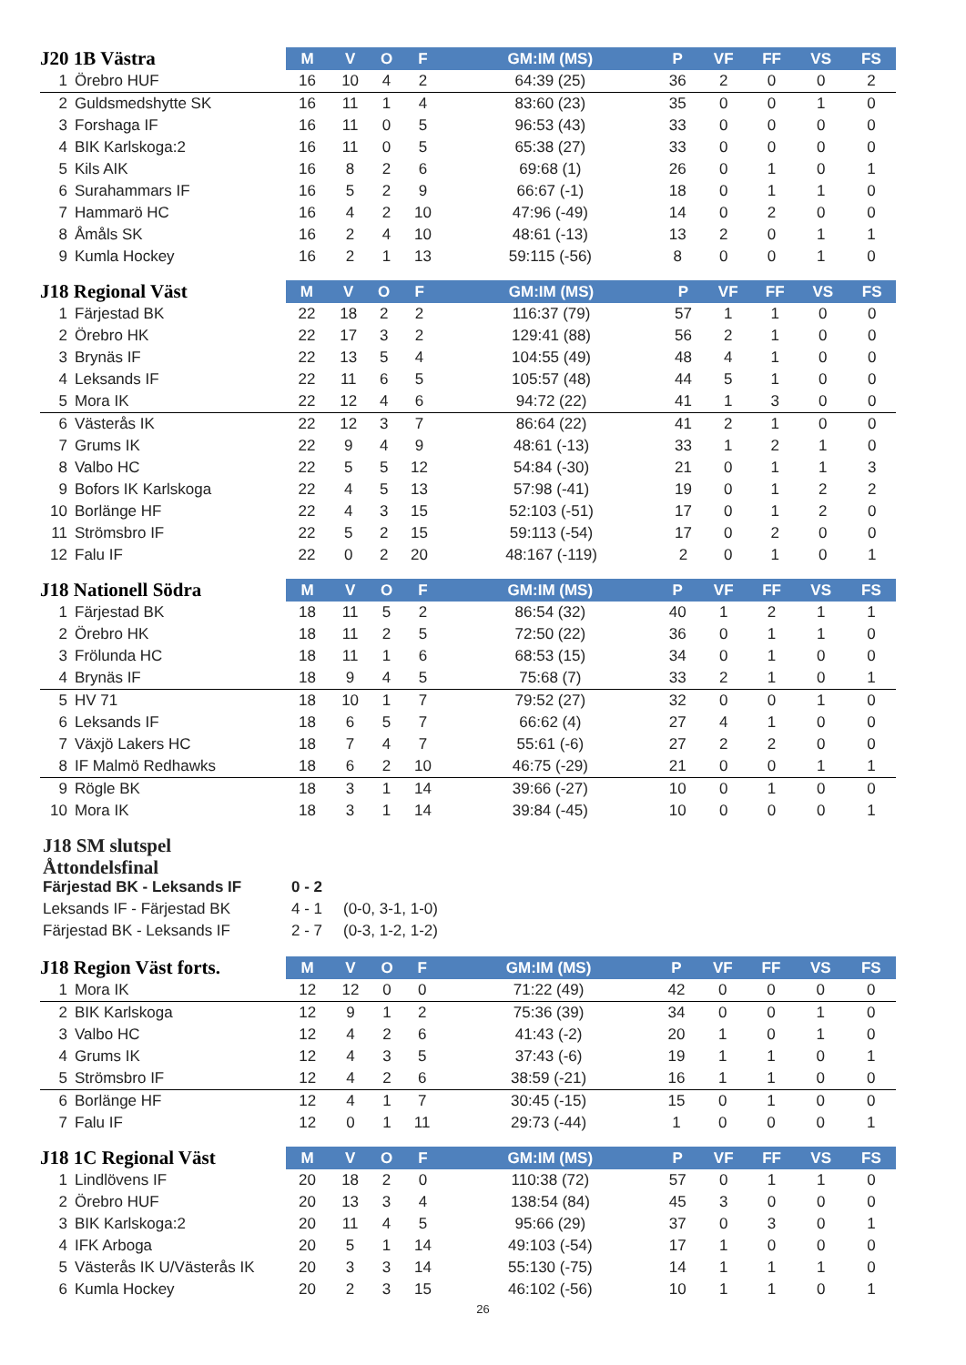| J20 1B Västra | M | V | O | F | GM:IM (MS) | P | VF | FF | VS | FS |
| --- | --- | --- | --- | --- | --- | --- | --- | --- | --- | --- |
| 1 Örebro HUF | 16 | 10 | 4 | 2 | 64:39 (25) | 36 | 2 | 0 | 0 | 2 |
| 2 Guldsmedshytte SK | 16 | 11 | 1 | 4 | 83:60 (23) | 35 | 0 | 0 | 1 | 0 |
| 3 Forshaga IF | 16 | 11 | 0 | 5 | 96:53 (43) | 33 | 0 | 0 | 0 | 0 |
| 4 BIK Karlskoga:2 | 16 | 11 | 0 | 5 | 65:38 (27) | 33 | 0 | 0 | 0 | 0 |
| 5 Kils AIK | 16 | 8 | 2 | 6 | 69:68 (1) | 26 | 0 | 1 | 0 | 1 |
| 6 Surahammars IF | 16 | 5 | 2 | 9 | 66:67 (-1) | 18 | 0 | 1 | 1 | 0 |
| 7 Hammarö HC | 16 | 4 | 2 | 10 | 47:96 (-49) | 14 | 0 | 2 | 0 | 0 |
| 8 Åmåls SK | 16 | 2 | 4 | 10 | 48:61 (-13) | 13 | 2 | 0 | 1 | 1 |
| 9 Kumla Hockey | 16 | 2 | 1 | 13 | 59:115 (-56) | 8 | 0 | 0 | 1 | 0 |
| J18 Regional Väst | M | V | O | F | GM:IM (MS) | P | VF | FF | VS | FS |
| --- | --- | --- | --- | --- | --- | --- | --- | --- | --- | --- |
| 1 Färjestad BK | 22 | 18 | 2 | 2 | 116:37 (79) | 57 | 1 | 1 | 0 | 0 |
| 2 Örebro HK | 22 | 17 | 3 | 2 | 129:41 (88) | 56 | 2 | 1 | 0 | 0 |
| 3 Brynäs IF | 22 | 13 | 5 | 4 | 104:55 (49) | 48 | 4 | 1 | 0 | 0 |
| 4 Leksands IF | 22 | 11 | 6 | 5 | 105:57 (48) | 44 | 5 | 1 | 0 | 0 |
| 5 Mora IK | 22 | 12 | 4 | 6 | 94:72 (22) | 41 | 1 | 3 | 0 | 0 |
| 6 Västerås IK | 22 | 12 | 3 | 7 | 86:64 (22) | 41 | 2 | 1 | 0 | 0 |
| 7 Grums IK | 22 | 9 | 4 | 9 | 48:61 (-13) | 33 | 1 | 2 | 1 | 0 |
| 8 Valbo HC | 22 | 5 | 5 | 12 | 54:84 (-30) | 21 | 0 | 1 | 1 | 3 |
| 9 Bofors IK Karlskoga | 22 | 4 | 5 | 13 | 57:98 (-41) | 19 | 0 | 1 | 2 | 2 |
| 10 Borlänge HF | 22 | 4 | 3 | 15 | 52:103 (-51) | 17 | 0 | 1 | 2 | 0 |
| 11 Strömsbro IF | 22 | 5 | 2 | 15 | 59:113 (-54) | 17 | 0 | 2 | 0 | 0 |
| 12 Falu IF | 22 | 0 | 2 | 20 | 48:167 (-119) | 2 | 0 | 1 | 0 | 1 |
| J18 Nationell Södra | M | V | O | F | GM:IM (MS) | P | VF | FF | VS | FS |
| --- | --- | --- | --- | --- | --- | --- | --- | --- | --- | --- |
| 1 Färjestad BK | 18 | 11 | 5 | 2 | 86:54 (32) | 40 | 1 | 2 | 1 | 1 |
| 2 Örebro HK | 18 | 11 | 2 | 5 | 72:50 (22) | 36 | 0 | 1 | 1 | 0 |
| 3 Frölunda HC | 18 | 11 | 1 | 6 | 68:53 (15) | 34 | 0 | 1 | 0 | 0 |
| 4 Brynäs IF | 18 | 9 | 4 | 5 | 75:68 (7) | 33 | 2 | 1 | 0 | 1 |
| 5 HV 71 | 18 | 10 | 1 | 7 | 79:52 (27) | 32 | 0 | 0 | 1 | 0 |
| 6 Leksands IF | 18 | 6 | 5 | 7 | 66:62 (4) | 27 | 4 | 1 | 0 | 0 |
| 7 Växjö Lakers HC | 18 | 7 | 4 | 7 | 55:61 (-6) | 27 | 2 | 2 | 0 | 0 |
| 8 IF Malmö Redhawks | 18 | 6 | 2 | 10 | 46:75 (-29) | 21 | 0 | 0 | 1 | 1 |
| 9 Rögle BK | 18 | 3 | 1 | 14 | 39:66 (-27) | 10 | 0 | 1 | 0 | 0 |
| 10 Mora IK | 18 | 3 | 1 | 14 | 39:84 (-45) | 10 | 0 | 0 | 0 | 1 |
J18 SM slutspel
Åttondelsfinal
Färjestad BK - Leksands IF 0 - 2
Leksands IF - Färjestad BK 4 - 1 (0-0, 3-1, 1-0)
Färjestad BK - Leksands IF 2 - 7 (0-3, 1-2, 1-2)
| J18 Region Väst forts. | M | V | O | F | GM:IM (MS) | P | VF | FF | VS | FS |
| --- | --- | --- | --- | --- | --- | --- | --- | --- | --- | --- |
| 1 Mora IK | 12 | 12 | 0 | 0 | 71:22 (49) | 42 | 0 | 0 | 0 | 0 |
| 2 BIK Karlskoga | 12 | 9 | 1 | 2 | 75:36 (39) | 34 | 0 | 0 | 1 | 0 |
| 3 Valbo HC | 12 | 4 | 2 | 6 | 41:43 (-2) | 20 | 1 | 0 | 1 | 0 |
| 4 Grums IK | 12 | 4 | 3 | 5 | 37:43 (-6) | 19 | 1 | 1 | 0 | 1 |
| 5 Strömsbro IF | 12 | 4 | 2 | 6 | 38:59 (-21) | 16 | 1 | 1 | 0 | 0 |
| 6 Borlänge HF | 12 | 4 | 1 | 7 | 30:45 (-15) | 15 | 0 | 1 | 0 | 0 |
| 7 Falu IF | 12 | 0 | 1 | 11 | 29:73 (-44) | 1 | 0 | 0 | 0 | 1 |
| J18 1C Regional Väst | M | V | O | F | GM:IM (MS) | P | VF | FF | VS | FS |
| --- | --- | --- | --- | --- | --- | --- | --- | --- | --- | --- |
| 1 Lindlövens IF | 20 | 18 | 2 | 0 | 110:38 (72) | 57 | 0 | 1 | 1 | 0 |
| 2 Örebro HUF | 20 | 13 | 3 | 4 | 138:54 (84) | 45 | 3 | 0 | 0 | 0 |
| 3 BIK Karlskoga:2 | 20 | 11 | 4 | 5 | 95:66 (29) | 37 | 0 | 3 | 0 | 1 |
| 4 IFK Arboga | 20 | 5 | 1 | 14 | 49:103 (-54) | 17 | 1 | 0 | 0 | 0 |
| 5 Västerås IK U/Västerås IK | 20 | 3 | 3 | 14 | 55:130 (-75) | 14 | 1 | 1 | 1 | 0 |
| 6 Kumla Hockey | 20 | 2 | 3 | 15 | 46:102 (-56) | 10 | 1 | 1 | 0 | 1 |
26